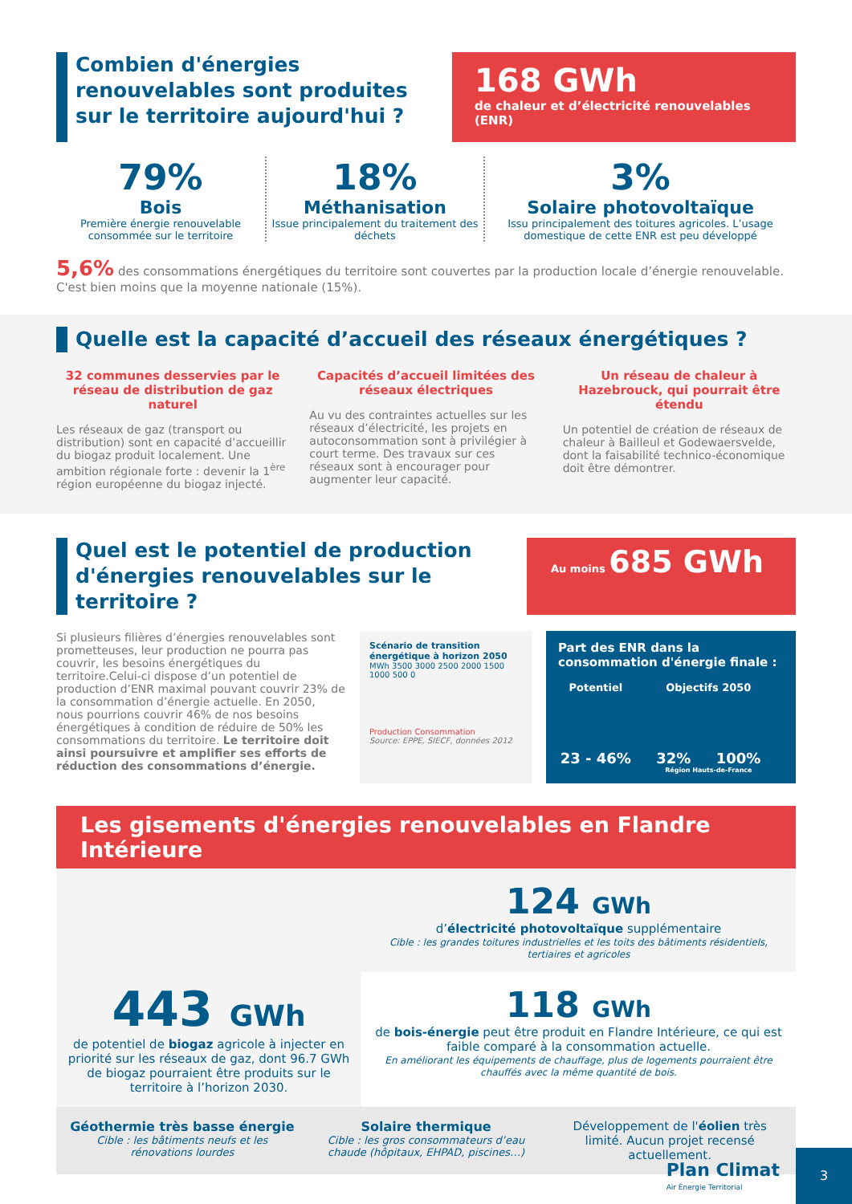Combien d'énergies renouvelables sont produites sur le territoire aujourd'hui ?
168 GWh
de chaleur et d’électricité renouvelables (ENR)
79%
Bois
Première énergie renouvelable consommée sur le territoire
18%
Méthanisation
Issue principalement du traitement des déchets
3%
Solaire photovoltaïque
Issu principalement des toitures agricoles. L’usage domestique de cette ENR est peu développé
5,6% des consommations énergétiques du territoire sont couvertes par la production locale d’énergie renouvelable. C'est bien moins que la moyenne nationale (15%).
Quelle est la capacité d’accueil des réseaux énergétiques ?
32 communes desservies par le réseau de distribution de gaz naturel
Les réseaux de gaz (transport ou distribution) sont en capacité d’accueillir du biogaz produit localement. Une ambition régionale forte : devenir la 1<sup>ère</sup> région européenne du biogaz injecté.
Capacités d’accueil limitées des réseaux électriques
Au vu des contraintes actuelles sur les réseaux d’électricité, les projets en autoconsommation sont à privilégier à court terme. Des travaux sur ces réseaux sont à encourager pour augmenter leur capacité.
Un réseau de chaleur à Hazebrouck, qui pourrait être étendu
Un potentiel de création de réseaux de chaleur à Bailleul et Godewaersvelde, dont la faisabilité technico-économique doit être démontrer.
Quel est le potentiel de production d'énergies renouvelables sur le territoire ?
Au moins 685 GWh
Si plusieurs filières d’énergies renouvelables sont prometteuses, leur production ne pourra pas couvrir, les besoins énergétiques du territoire.Celui-ci dispose d’un potentiel de production d’ENR maximal pouvant couvrir 23% de la consommation d’énergie actuelle. En 2050, nous pourrions couvrir 46% de nos besoins énergétiques à condition de réduire de 50% les consommations du territoire. Le territoire doit ainsi poursuivre et amplifier ses efforts de réduction des consommations d’énergie.
Scénario de transition énergétique à horizon 2050
MWh 3500 3000 2500 2000 1500 1000 500 0
Production Consommation
Source: EPPE, SIECF, données 2012
Part des ENR dans la consommation d'énergie finale :
Potentiel
23 - 46%
Objectifs 2050
32% 100%
Région Hauts-de-France
Les gisements d'énergies renouvelables en Flandre Intérieure
443 GWh
de potentiel de biogaz agricole à injecter en priorité sur les réseaux de gaz, dont 96.7 GWh de biogaz pourraient être produits sur le territoire à l’horizon 2030.
124 GWh
d’électricité photovoltaïque supplémentaire
Cible : les grandes toitures industrielles et les toits des bâtiments résidentiels, tertiaires et agricoles
118 GWh
de bois-énergie peut être produit en Flandre Intérieure, ce qui est faible comparé à la consommation actuelle.
En améliorant les équipements de chauffage, plus de logements pourraient être chauffés avec la même quantité de bois.
Géothermie très basse énergie
Cible : les bâtiments neufs et les rénovations lourdes
Solaire thermique
Cible : les gros consommateurs d’eau chaude (hôpitaux, EHPAD, piscines…)
Développement de l'éolien très limité. Aucun projet recensé actuellement.
Plan Climat
Air Énergie Territorial
3